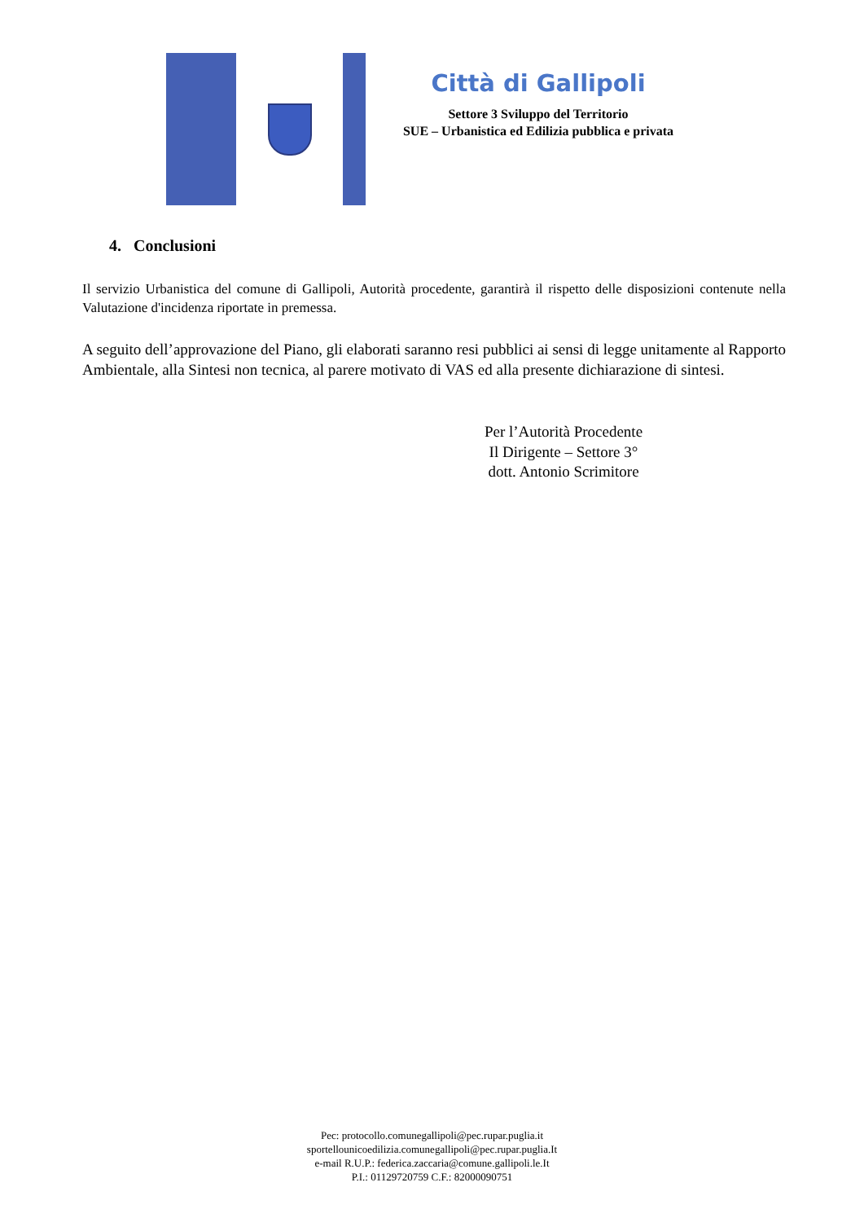Città di Gallipoli
Settore 3 Sviluppo del Territorio
SUE – Urbanistica ed Edilizia pubblica e privata
4. Conclusioni
Il servizio Urbanistica del comune di Gallipoli, Autorità procedente, garantirà il rispetto delle disposizioni contenute nella Valutazione d'incidenza riportate in premessa.
A seguito dell’approvazione del Piano, gli elaborati saranno resi pubblici ai sensi di legge unitamente al Rapporto Ambientale, alla Sintesi non tecnica, al parere motivato di VAS ed alla presente dichiarazione di sintesi.
Per l’Autorità Procedente
Il Dirigente – Settore 3°
dott. Antonio Scrimitore
Pec: protocollo.comunegallipoli@pec.rupar.puglia.it
sportellounicoedilizia.comunegallipoli@pec.rupar.puglia.It
e-mail R.U.P.: federica.zaccaria@comune.gallipoli.le.It
P.I.: 01129720759 C.F.: 82000090751